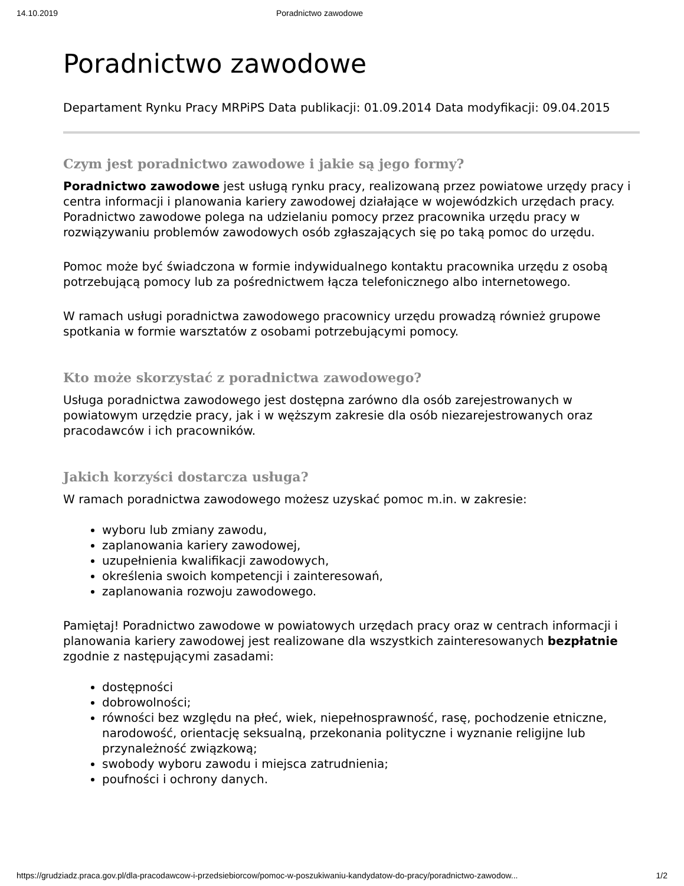14.10.2019 Poradnictwo zawodowe
Poradnictwo zawodowe
Departament Rynku Pracy MRPiPS Data publikacji: 01.09.2014 Data modyfikacji: 09.04.2015
Czym jest poradnictwo zawodowe i jakie są jego formy?
Poradnictwo zawodowe jest usługą rynku pracy, realizowaną przez powiatowe urzędy pracy i centra informacji i planowania kariery zawodowej działające w wojewódzkich urzędach pracy. Poradnictwo zawodowe polega na udzielaniu pomocy przez pracownika urzędu pracy w rozwiązywaniu problemów zawodowych osób zgłaszających się po taką pomoc do urzędu.
Pomoc może być świadczona w formie indywidualnego kontaktu pracownika urzędu z osobą potrzebującą pomocy lub za pośrednictwem łącza telefonicznego albo internetowego.
W ramach usługi poradnictwa zawodowego pracownicy urzędu prowadzą również grupowe spotkania w formie warsztatów z osobami potrzebującymi pomocy.
Kto może skorzystać z poradnictwa zawodowego?
Usługa poradnictwa zawodowego jest dostępna zarówno dla osób zarejestrowanych w powiatowym urzędzie pracy, jak i w węższym zakresie dla osób niezarejestrowanych oraz pracodawców i ich pracowników.
Jakich korzyści dostarcza usługa?
W ramach poradnictwa zawodowego możesz uzyskać pomoc m.in. w zakresie:
wyboru lub zmiany zawodu,
zaplanowania kariery zawodowej,
uzupełnienia kwalifikacji zawodowych,
określenia swoich kompetencji i zainteresowań,
zaplanowania rozwoju zawodowego.
Pamiętaj! Poradnictwo zawodowe w powiatowych urzędach pracy oraz w centrach informacji i planowania kariery zawodowej jest realizowane dla wszystkich zainteresowanych bezpłatnie zgodnie z następującymi zasadami:
dostępności
dobrowolności;
równości bez względu na płeć, wiek, niepełnosprawność, rasę, pochodzenie etniczne, narodowość, orientację seksualną, przekonania polityczne i wyznanie religijne lub przynależność związkową;
swobody wyboru zawodu i miejsca zatrudnienia;
poufności i ochrony danych.
https://grudziadz.praca.gov.pl/dla-pracodawcow-i-przedsiebiorcow/pomoc-w-poszukiwaniu-kandydatow-do-pracy/poradnictwo-zawodow... 1/2